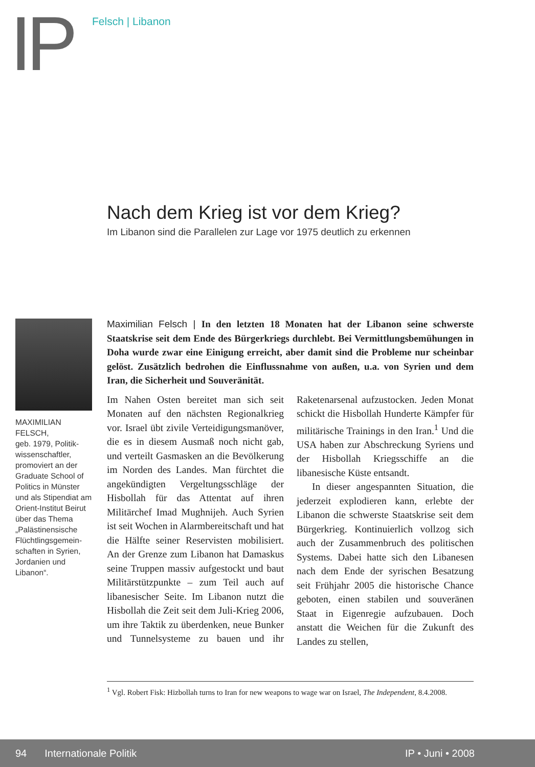IP Felsch | Libanon
Nach dem Krieg ist vor dem Krieg?
Im Libanon sind die Parallelen zur Lage vor 1975 deutlich zu erkennen
MAXIMILIAN FELSCH,
geb. 1979, Politik­wissenschaftler, promoviert an der Graduate School of Politics in Münster und als Stipendiat am Orient-Institut Beirut über das Thema „Palästinensische Flüchtlingsgemein­schaften in Syrien, Jordanien und Libanon“.
Maximilian Felsch | In den letzten 18 Monaten hat der Libanon seine schwerste Staatskrise seit dem Ende des Bürgerkriegs durchlebt. Bei Vermittlungsbemühungen in Doha wurde zwar eine Einigung erreicht, aber damit sind die Probleme nur scheinbar gelöst. Zusätzlich bedrohen die Einflussnahme von außen, u.a. von Syrien und dem Iran, die Sicherheit und Souveränität.
Im Nahen Osten bereitet man sich seit Monaten auf den nächsten Regionalkrieg vor. Israel übt zivile Verteidigungsmanöver, die es in diesem Ausmaß noch nicht gab, und verteilt Gasmasken an die Bevölkerung im Norden des Landes. Man fürchtet die angekündigten Vergeltungsschläge der Hisbollah für das Attentat auf ihren Militärchef Imad Mughnijeh. Auch Syrien ist seit Wochen in Alarmbereitschaft und hat die Hälfte seiner Reservisten mobilisiert. An der Grenze zum Libanon hat Damaskus seine Truppen massiv aufgestockt und baut Militärstützpunkte – zum Teil auch auf libanesischer Seite. Im Libanon nutzt die Hisbollah die Zeit seit dem Juli-Krieg 2006, um ihre Taktik zu überdenken, neue Bunker und Tunnelsysteme zu bauen und ihr Raketenarsenal aufzustocken. Jeden Monat schickt die Hisbollah Hunderte Kämpfer für militärische Trainings in den Iran.<sup>1</sup> Und die USA haben zur Abschreckung Syriens und der Hisbollah Kriegsschiffe an die libanesische Küste entsandt.
In dieser angespannten Situation, die jederzeit explodieren kann, erlebte der Libanon die schwerste Staatskrise seit dem Bürgerkrieg. Kontinuierlich vollzog sich auch der Zusammenbruch des politischen Systems. Dabei hatte sich den Libanesen nach dem Ende der syrischen Besatzung seit Frühjahr 2005 die historische Chance geboten, einen stabilen und souveränen Staat in Eigenregie aufzubauen. Doch anstatt die Weichen für die Zukunft des Landes zu stellen,
<sup>1</sup> Vgl. Robert Fisk: Hizbollah turns to Iran for new weapons to wage war on Israel, The Independent, 8.4.2008.
94 Internationale Politik IP • Juni • 2008